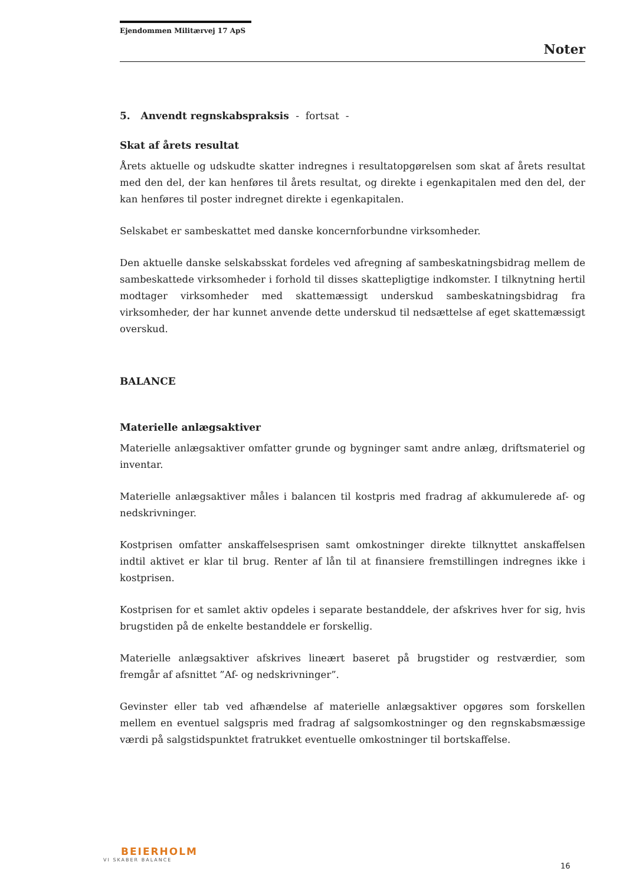Ejendommen Militærvej 17 ApS
Noter
5. Anvendt regnskabspraksis - fortsat -
Skat af årets resultat
Årets aktuelle og udskudte skatter indregnes i resultatopgørelsen som skat af årets resultat med den del, der kan henføres til årets resultat, og direkte i egenkapitalen med den del, der kan henføres til poster indregnet direkte i egenkapitalen.
Selskabet er sambeskattet med danske koncernforbundne virksomheder.
Den aktuelle danske selskabsskat fordeles ved afregning af sambeskatningsbidrag mellem de sambeskattede virksomheder i forhold til disses skattepligtige indkomster. I tilknytning hertil modtager virksomheder med skattemæssigt underskud sambeskatningsbidrag fra virksomheder, der har kunnet anvende dette underskud til nedsættelse af eget skattemæssigt overskud.
BALANCE
Materielle anlægsaktiver
Materielle anlægsaktiver omfatter grunde og bygninger samt andre anlæg, driftsmateriel og inventar.
Materielle anlægsaktiver måles i balancen til kostpris med fradrag af akkumulerede af- og nedskrivninger.
Kostprisen omfatter anskaffelsesprisen samt omkostninger direkte tilknyttet anskaffelsen indtil aktivet er klar til brug. Renter af lån til at finansiere fremstillingen indregnes ikke i kostprisen.
Kostprisen for et samlet aktiv opdeles i separate bestanddele, der afskrives hver for sig, hvis brugstiden på de enkelte bestanddele er forskellig.
Materielle anlægsaktiver afskrives lineært baseret på brugstider og restværdier, som fremgår af afsnittet ”Af- og nedskrivninger”.
Gevinster eller tab ved afhændelse af materielle anlægsaktiver opgøres som forskellen mellem en eventuel salgspris med fradrag af salgsomkostninger og den regnskabsmæssige værdi på salgstidspunktet fratrukket eventuelle omkostninger til bortskaffelse.
BEIERHOLM
VI SKABER BALANCE
16